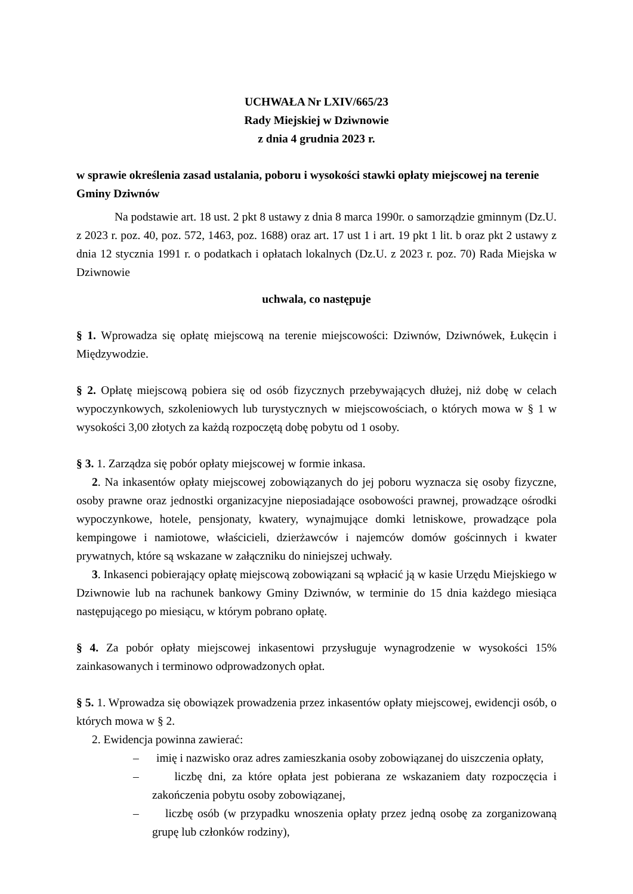UCHWAŁA Nr LXIV/665/23
Rady Miejskiej w Dziwnowie
z dnia 4 grudnia 2023 r.
w sprawie określenia zasad ustalania, poboru i wysokości stawki opłaty miejscowej na terenie Gminy Dziwnów
Na podstawie art. 18 ust. 2 pkt 8 ustawy z dnia 8 marca 1990r. o samorządzie gminnym (Dz.U. z 2023 r. poz. 40, poz. 572, 1463, poz. 1688) oraz art. 17 ust 1 i art. 19 pkt 1 lit. b oraz pkt 2 ustawy z dnia 12 stycznia 1991 r. o podatkach i opłatach lokalnych (Dz.U. z 2023 r. poz. 70) Rada Miejska w Dziwnowie
uchwala, co następuje
§ 1. Wprowadza się opłatę miejscową na terenie miejscowości: Dziwnów, Dziwnówek, Łukęcin i Międzywodzie.
§ 2. Opłatę miejscową pobiera się od osób fizycznych przebywających dłużej, niż dobę w celach wypoczynkowych, szkoleniowych lub turystycznych w miejscowościach, o których mowa w § 1 w wysokości 3,00 złotych za każdą rozpoczętą dobę pobytu od 1 osoby.
§ 3. 1. Zarządza się pobór opłaty miejscowej w formie inkasa.
2. Na inkasentów opłaty miejscowej zobowiązanych do jej poboru wyznacza się osoby fizyczne, osoby prawne oraz jednostki organizacyjne nieposiadające osobowości prawnej, prowadzące ośrodki wypoczynkowe, hotele, pensjonaty, kwatery, wynajmujące domki letniskowe, prowadzące pola kempingowe i namiotowe, właścicieli, dzierżawców i najemców domów gościnnych i kwater prywatnych, które są wskazane w załączniku do niniejszej uchwały.
3. Inkasenci pobierający opłatę miejscową zobowiązani są wpłacić ją w kasie Urzędu Miejskiego w Dziwnowie lub na rachunek bankowy Gminy Dziwnów, w terminie do 15 dnia każdego miesiąca następującego po miesiącu, w którym pobrano opłatę.
§ 4. Za pobór opłaty miejscowej inkasentowi przysługuje wynagrodzenie w wysokości 15% zainkasowanych i terminowo odprowadzonych opłat.
§ 5. 1. Wprowadza się obowiązek prowadzenia przez inkasentów opłaty miejscowej, ewidencji osób, o których mowa w § 2.
2. Ewidencja powinna zawierać:
– imię i nazwisko oraz adres zamieszkania osoby zobowiązanej do uiszczenia opłaty,
– liczbę dni, za które opłata jest pobierana ze wskazaniem daty rozpoczęcia i zakończenia pobytu osoby zobowiązanej,
– liczbę osób (w przypadku wnoszenia opłaty przez jedną osobę za zorganizowaną grupę lub członków rodziny),